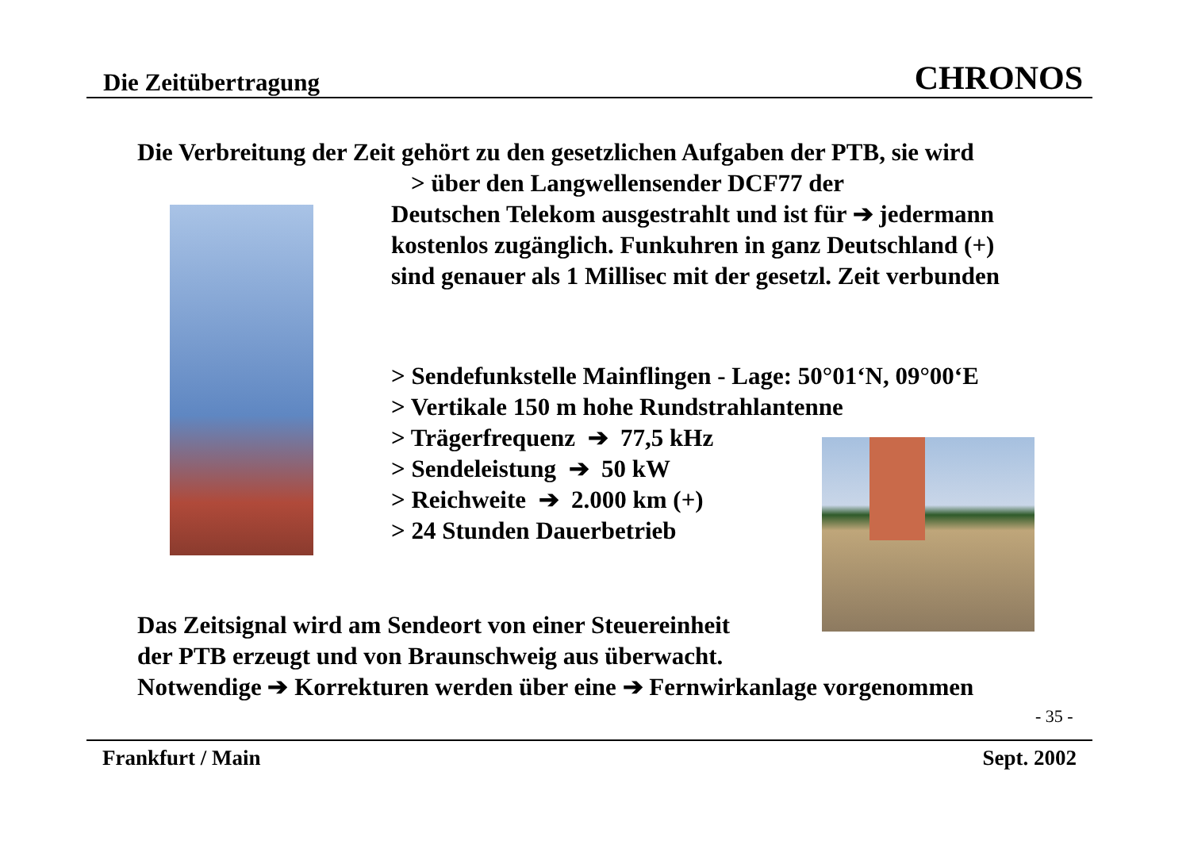Die Zeitübertragung CHRONOS
Die Verbreitung der Zeit gehört zu den gesetzlichen Aufgaben der PTB, sie wird
> über den Langwellensender DCF77 der
Deutschen Telekom ausgestrahlt und ist für ➔ jedermann
kostenlos zugänglich. Funkuhren in ganz Deutschland (+)
sind genauer als 1 Millisec mit der gesetzl. Zeit verbunden
> Sendefunkstelle Mainflingen - Lage: 50°01‘N, 09°00‘E
> Vertikale 150 m hohe Rundstrahlantenne
> Trägerfrequenz ➔ 77,5 kHz
> Sendeleistung ➔ 50 kW
> Reichweite ➔ 2.000 km (+)
> 24 Stunden Dauerbetrieb
Das Zeitsignal wird am Sendeort von einer Steuereinheit
der PTB erzeugt und von Braunschweig aus überwacht.
Notwendige ➔ Korrekturen werden über eine ➔ Fernwirkanlage vorgenommen
- 35 -
Frankfurt / Main Sept. 2002